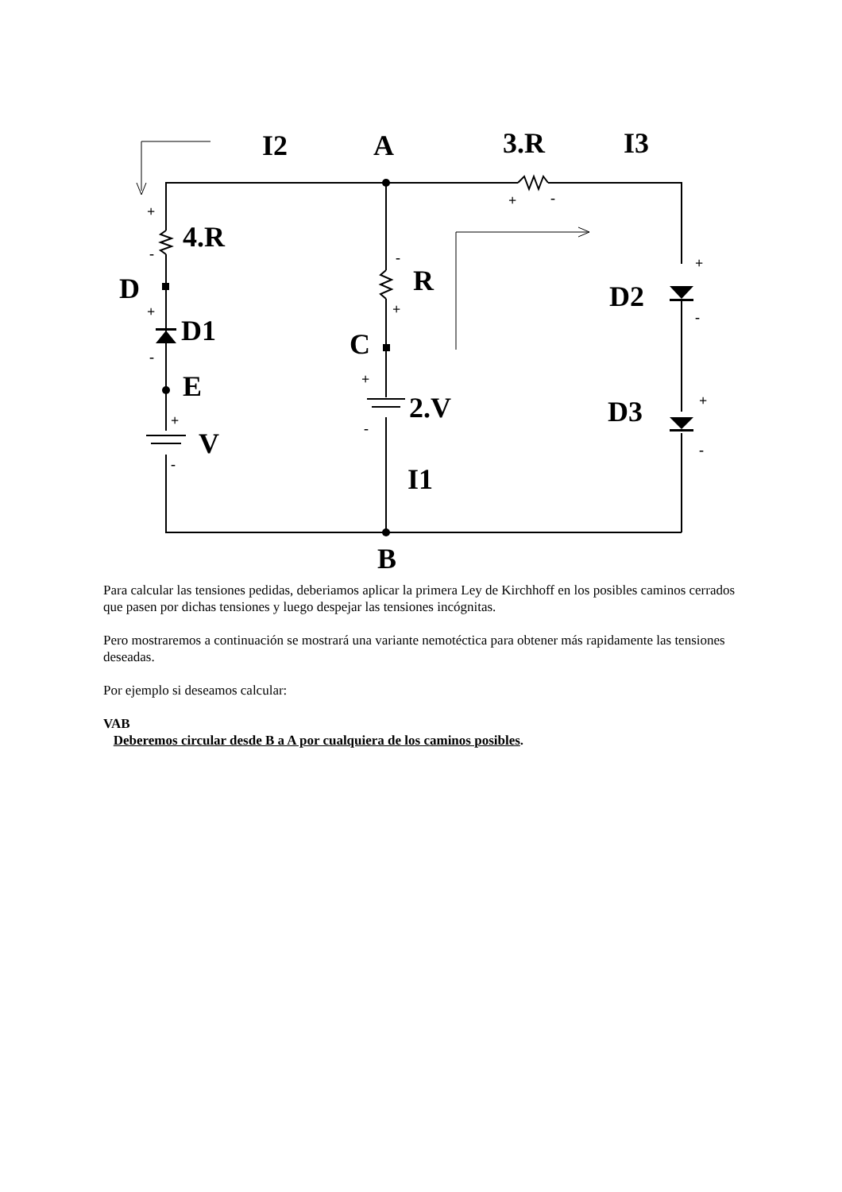I2
A
3.R
I3
4.R
D
R
D1
D2
C
E
2.V
D3
V
I1
B
+
-
+
-
+
-
-
+
+
-
+
-
+
-
+
-
Para calcular las tensiones pedidas, deberiamos aplicar la primera Ley de Kirchhoff en los posibles caminos cerrados que pasen por dichas tensiones y luego despejar las tensiones incógnitas.
Pero mostraremos a continuación se mostrará una variante nemotéctica para obtener más rapidamente las tensiones deseadas.
Por ejemplo si deseamos calcular:
VAB
Deberemos circular desde B a A por cualquiera de los caminos posibles.